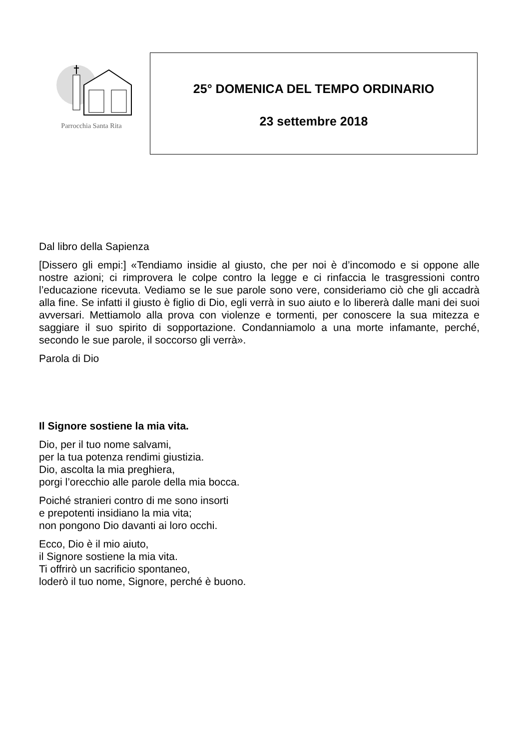Parrocchia Santa Rita
25° DOMENICA DEL TEMPO ORDINARIO
23 settembre 2018
Dal libro della Sapienza
[Dissero gli empi:] «Tendiamo insidie al giusto, che per noi è d’incomodo e si oppone alle nostre azioni; ci rimprovera le colpe contro la legge e ci rinfaccia le trasgressioni contro l’educazione ricevuta. Vediamo se le sue parole sono vere, consideriamo ciò che gli accadrà alla fine. Se infatti il giusto è figlio di Dio, egli verrà in suo aiuto e lo libererà dalle mani dei suoi avversari. Mettiamolo alla prova con violenze e tormenti, per conoscere la sua mitezza e saggiare il suo spirito di sopportazione. Condanniamolo a una morte infamante, perché, secondo le sue parole, il soccorso gli verrà».
Parola di Dio
Il Signore sostiene la mia vita.
Dio, per il tuo nome salvami,
per la tua potenza rendimi giustizia.
Dio, ascolta la mia preghiera,
porgi l’orecchio alle parole della mia bocca.
Poiché stranieri contro di me sono insorti
e prepotenti insidiano la mia vita;
non pongono Dio davanti ai loro occhi.
Ecco, Dio è il mio aiuto,
il Signore sostiene la mia vita.
Ti offrirò un sacrificio spontaneo,
loderò il tuo nome, Signore, perché è buono.